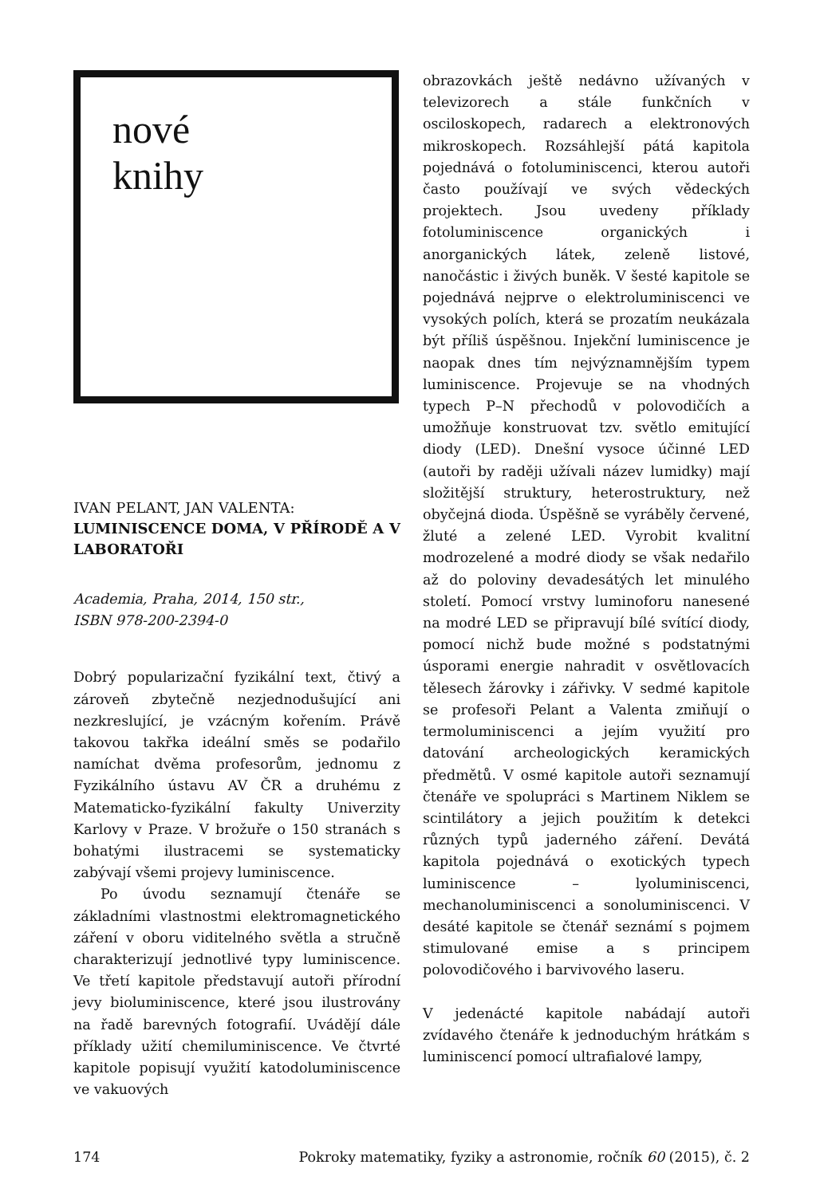nové
knihy
IVAN PELANT, JAN VALENTA:
LUMINISCENCE DOMA, V PŘÍRODĚ A V LABORATOŘI
Academia, Praha, 2014, 150 str.,
ISBN 978-200-2394-0
Dobrý popularizační fyzikální text, čtivý a zároveň zbytečně nezjednodušující ani nezkreslující, je vzácným kořením. Právě takovou takřka ideální směs se podařilo namíchat dvěma profesorům, jednomu z Fyzikálního ústavu AV ČR a druhému z Matematicko-fyzikální fakulty Univerzity Karlovy v Praze. V brožuře o 150 stranách s bohatými ilustracemi se systematicky zabývají všemi projevy luminiscence.
Po úvodu seznamují čtenáře se základními vlastnostmi elektromagnetického záření v oboru viditelného světla a stručně charakterizují jednotlivé typy luminiscence. Ve třetí kapitole představují autoři přírodní jevy bioluminiscence, které jsou ilustrovány na řadě barevných fotografií. Uvádějí dále příklady užití chemiluminiscence. Ve čtvrté kapitole popisují využití katodoluminiscence ve vakuových
obrazovkách ještě nedávno užívaných v televizorech a stále funkčních v osciloskopech, radarech a elektronových mikroskopech. Rozsáhlejší pátá kapitola pojednává o fotoluminiscenci, kterou autoři často používají ve svých vědeckých projektech. Jsou uvedeny příklady fotoluminiscence organických i anorganických látek, zeleně listové, nanočástic i živých buněk. V šesté kapitole se pojednává nejprve o elektroluminiscenci ve vysokých polích, která se prozatím neukázala být příliš úspěšnou. Injekční luminiscence je naopak dnes tím nejvýznamnějším typem luminiscence. Projevuje se na vhodných typech P–N přechodů v polovodičích a umožňuje konstruovat tzv. světlo emitující diody (LED). Dnešní vysoce účinné LED (autoři by raději užívali název lumidky) mají složitější struktury, heterostruktury, než obyčejná dioda. Úspěšně se vyráběly červené, žluté a zelené LED. Vyrobit kvalitní modrozelené a modré diody se však nedařilo až do poloviny devadesátých let minulého století. Pomocí vrstvy luminoforu nanesené na modré LED se připravují bílé svítící diody, pomocí nichž bude možné s podstatnými úsporami energie nahradit v osvětlovacích tělesech žárovky i zářivky. V sedmé kapitole se profesoři Pelant a Valenta zmiňují o termoluminiscenci a jejím využití pro datování archeologických keramických předmětů. V osmé kapitole autoři seznamují čtenáře ve spolupráci s Martinem Niklem se scintilátory a jejich použitím k detekci různých typů jaderného záření. Devátá kapitola pojednává o exotických typech luminiscence – lyoluminiscenci, mechanoluminiscenci a sonoluminiscenci. V desáté kapitole se čtenář seznámí s pojmem stimulované emise a s principem polovodičového i barvivového laseru.
V jedenácté kapitole nabádají autoři zvídavého čtenáře k jednoduchým hrátkám s luminiscencí pomocí ultrafialové lampy,
174 Pokroky matematiky, fyziky a astronomie, ročník 60 (2015), č. 2